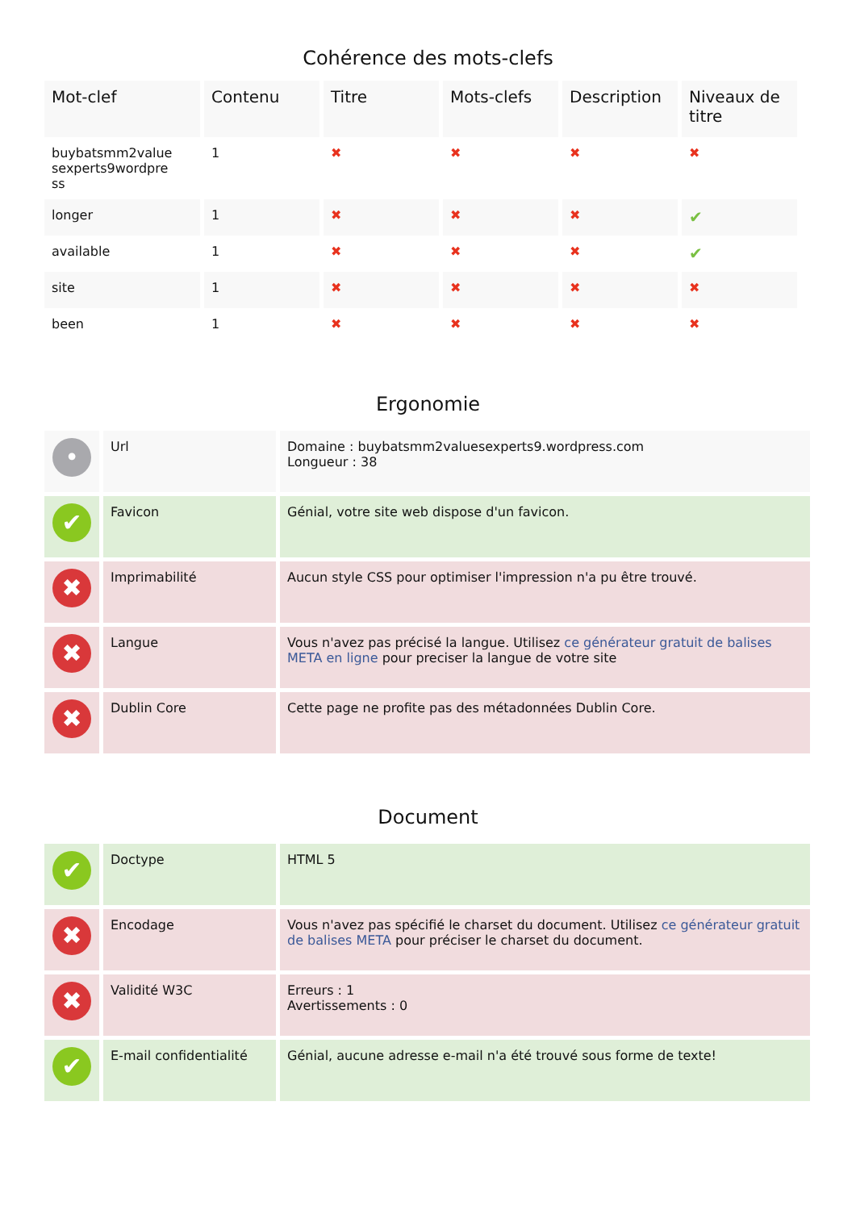Cohérence des mots-clefs
| Mot-clef | Contenu | Titre | Mots-clefs | Description | Niveaux de titre |
| --- | --- | --- | --- | --- | --- |
| buybatsmm2value sexperts9wordpre ss | 1 | ✖ | ✖ | ✖ | ✖ |
| longer | 1 | ✖ | ✖ | ✖ | ✔ |
| available | 1 | ✖ | ✖ | ✖ | ✔ |
| site | 1 | ✖ | ✖ | ✖ | ✖ |
| been | 1 | ✖ | ✖ | ✖ | ✖ |
Ergonomie
| • | Url | Domaine : buybatsmm2valuesexperts9.wordpress.com Longueur : 38 |
| ✔ | Favicon | Génial, votre site web dispose d'un favicon. |
| ✖ | Imprimabilité | Aucun style CSS pour optimiser l'impression n'a pu être trouvé. |
| ✖ | Langue | Vous n'avez pas précisé la langue. Utilisez ce générateur gratuit de balises META en ligne pour preciser la langue de votre site |
| ✖ | Dublin Core | Cette page ne profite pas des métadonnées Dublin Core. |
Document
| ✔ | Doctype | HTML 5 |
| ✖ | Encodage | Vous n'avez pas spécifié le charset du document. Utilisez ce générateur gratuit de balises META pour préciser le charset du document. |
| ✖ | Validité W3C | Erreurs : 1 Avertissements : 0 |
| ✔ | E-mail confidentialité | Génial, aucune adresse e-mail n'a été trouvé sous forme de texte! |